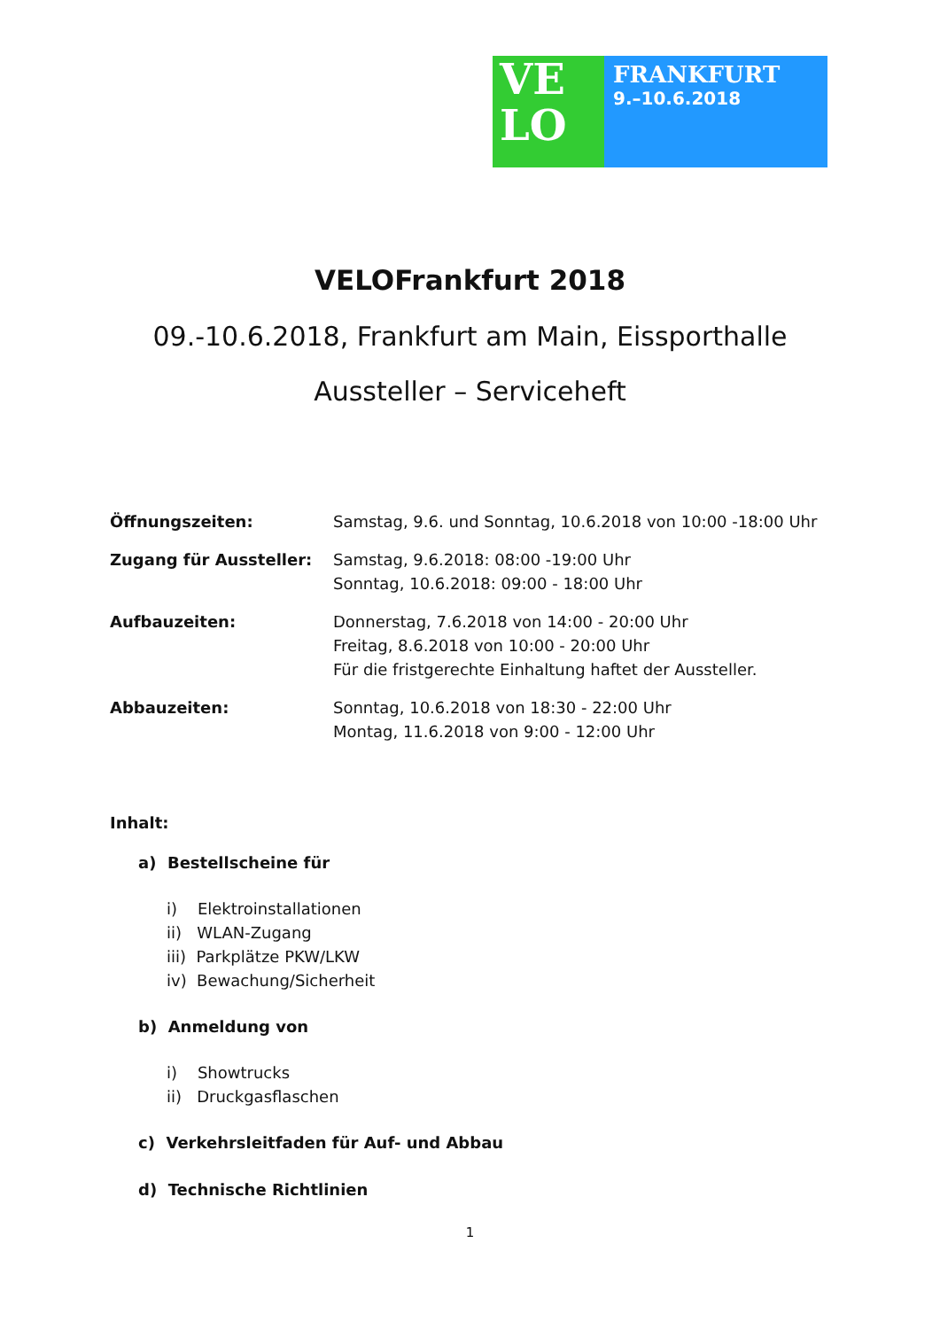VE
LO
FRANKFURT
9.–10.6.2018
VELOFrankfurt 2018
09.-10.6.2018, Frankfurt am Main, Eissporthalle
Aussteller – Serviceheft
| Öffnungszeiten: | Samstag, 9.6. und Sonntag, 10.6.2018 von 10:00 -18:00 Uhr |
| Zugang für Aussteller: | Samstag, 9.6.2018: 08:00 -19:00 Uhr Sonntag, 10.6.2018: 09:00 - 18:00 Uhr |
| Aufbauzeiten: | Donnerstag, 7.6.2018 von 14:00 - 20:00 Uhr Freitag, 8.6.2018 von 10:00 - 20:00 Uhr Für die fristgerechte Einhaltung haftet der Aussteller. |
| Abbauzeiten: | Sonntag, 10.6.2018 von 18:30 - 22:00 Uhr Montag, 11.6.2018 von 9:00 - 12:00 Uhr |
Inhalt:
a) Bestellscheine für
i) Elektroinstallationen
ii) WLAN-Zugang
iii) Parkplätze PKW/LKW
iv) Bewachung/Sicherheit
b) Anmeldung von
i) Showtrucks
ii) Druckgasflaschen
c) Verkehrsleitfaden für Auf- und Abbau
d) Technische Richtlinien
1